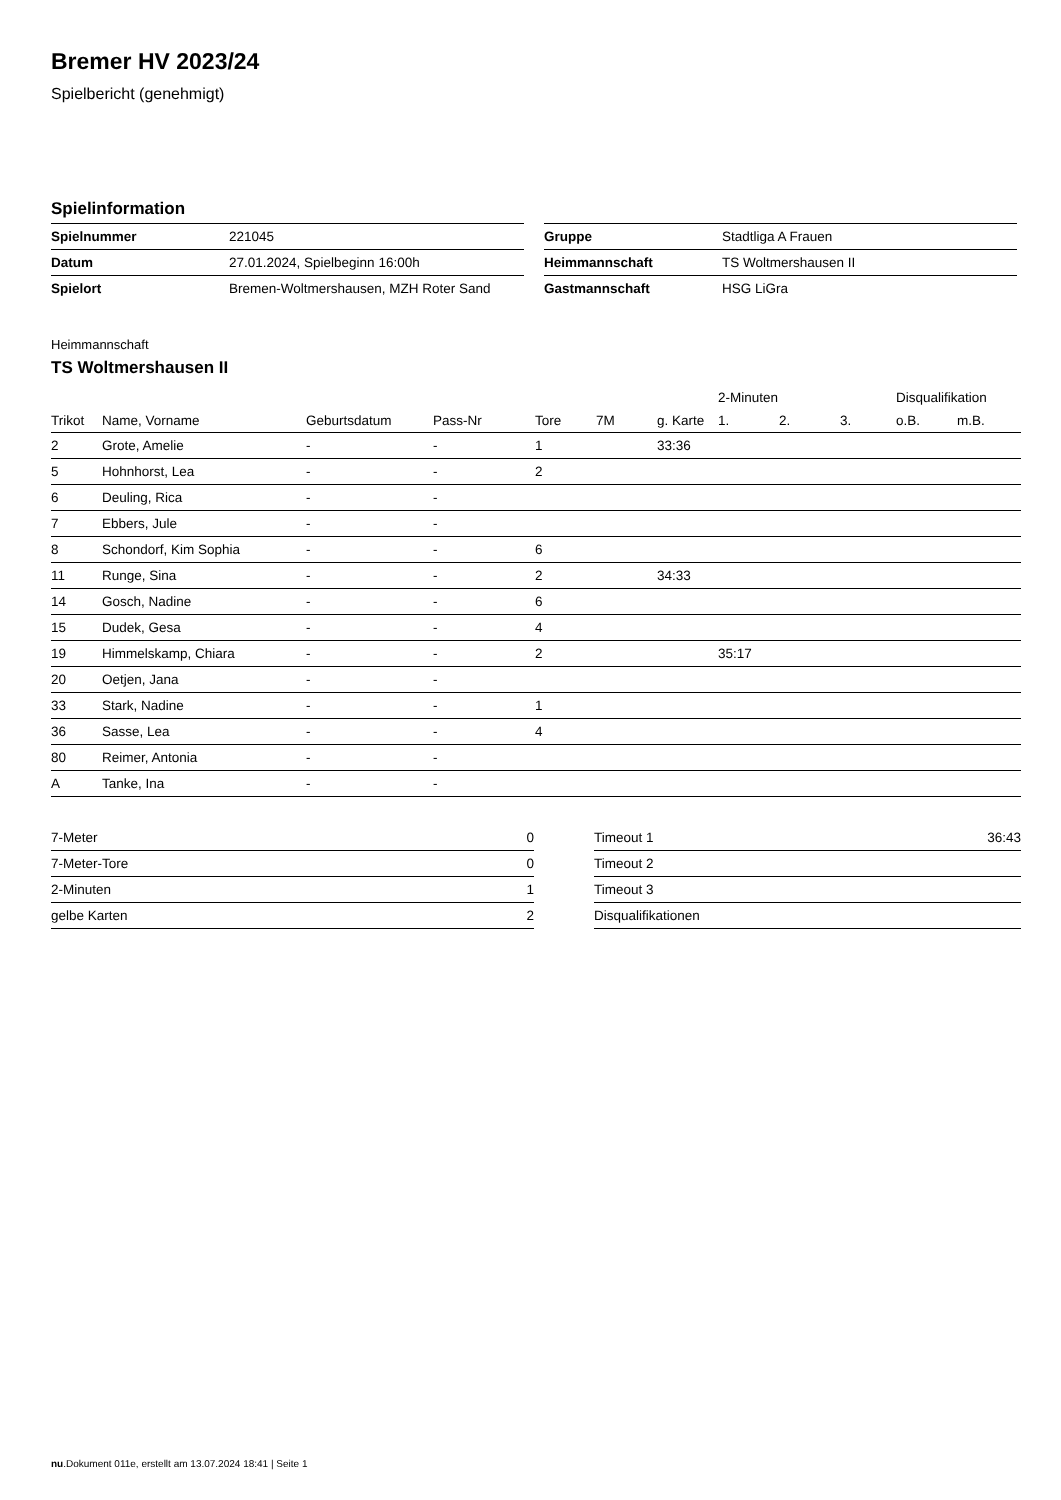Bremer HV 2023/24
Spielbericht (genehmigt)
Spielinformation
| Spielnummer | 221045 |
| Datum | 27.01.2024, Spielbeginn 16:00h |
| Spielort | Bremen-Woltmershausen, MZH Roter Sand |
| Gruppe | Stadtliga A Frauen |
| Heimmannschaft | TS Woltmershausen II |
| Gastmannschaft | HSG LiGra |
Heimmannschaft
TS Woltmershausen II
| | | | | | | | 2-Minuten | | | Disqualifikation | |
| --- | --- | --- | --- | --- | --- | --- | --- | --- | --- | --- | --- |
| Trikot | Name, Vorname | Geburtsdatum | Pass-Nr | Tore | 7M | g. Karte | 1. | 2. | 3. | o.B. | m.B. |
| 2 | Grote, Amelie | - | - | 1 | | 33:36 | | | | | |
| 5 | Hohnhorst, Lea | - | - | 2 | | | | | | | |
| 6 | Deuling, Rica | - | - | | | | | | | | |
| 7 | Ebbers, Jule | - | - | | | | | | | | |
| 8 | Schondorf, Kim Sophia | - | - | 6 | | | | | | | |
| 11 | Runge, Sina | - | - | 2 | | 34:33 | | | | | |
| 14 | Gosch, Nadine | - | - | 6 | | | | | | | |
| 15 | Dudek, Gesa | - | - | 4 | | | | | | | |
| 19 | Himmelskamp, Chiara | - | - | 2 | | | 35:17 | | | | |
| 20 | Oetjen, Jana | - | - | | | | | | | | |
| 33 | Stark, Nadine | - | - | 1 | | | | | | | |
| 36 | Sasse, Lea | - | - | 4 | | | | | | | |
| 80 | Reimer, Antonia | - | - | | | | | | | | |
| A | Tanke, Ina | - | - | | | | | | | | |
| 7-Meter | 0 |
| 7-Meter-Tore | 0 |
| 2-Minuten | 1 |
| gelbe Karten | 2 |
| Timeout 1 | 36:43 |
| Timeout 2 | |
| Timeout 3 | |
| Disqualifikationen | |
nu.Dokument 011e, erstellt am 13.07.2024 18:41 | Seite 1